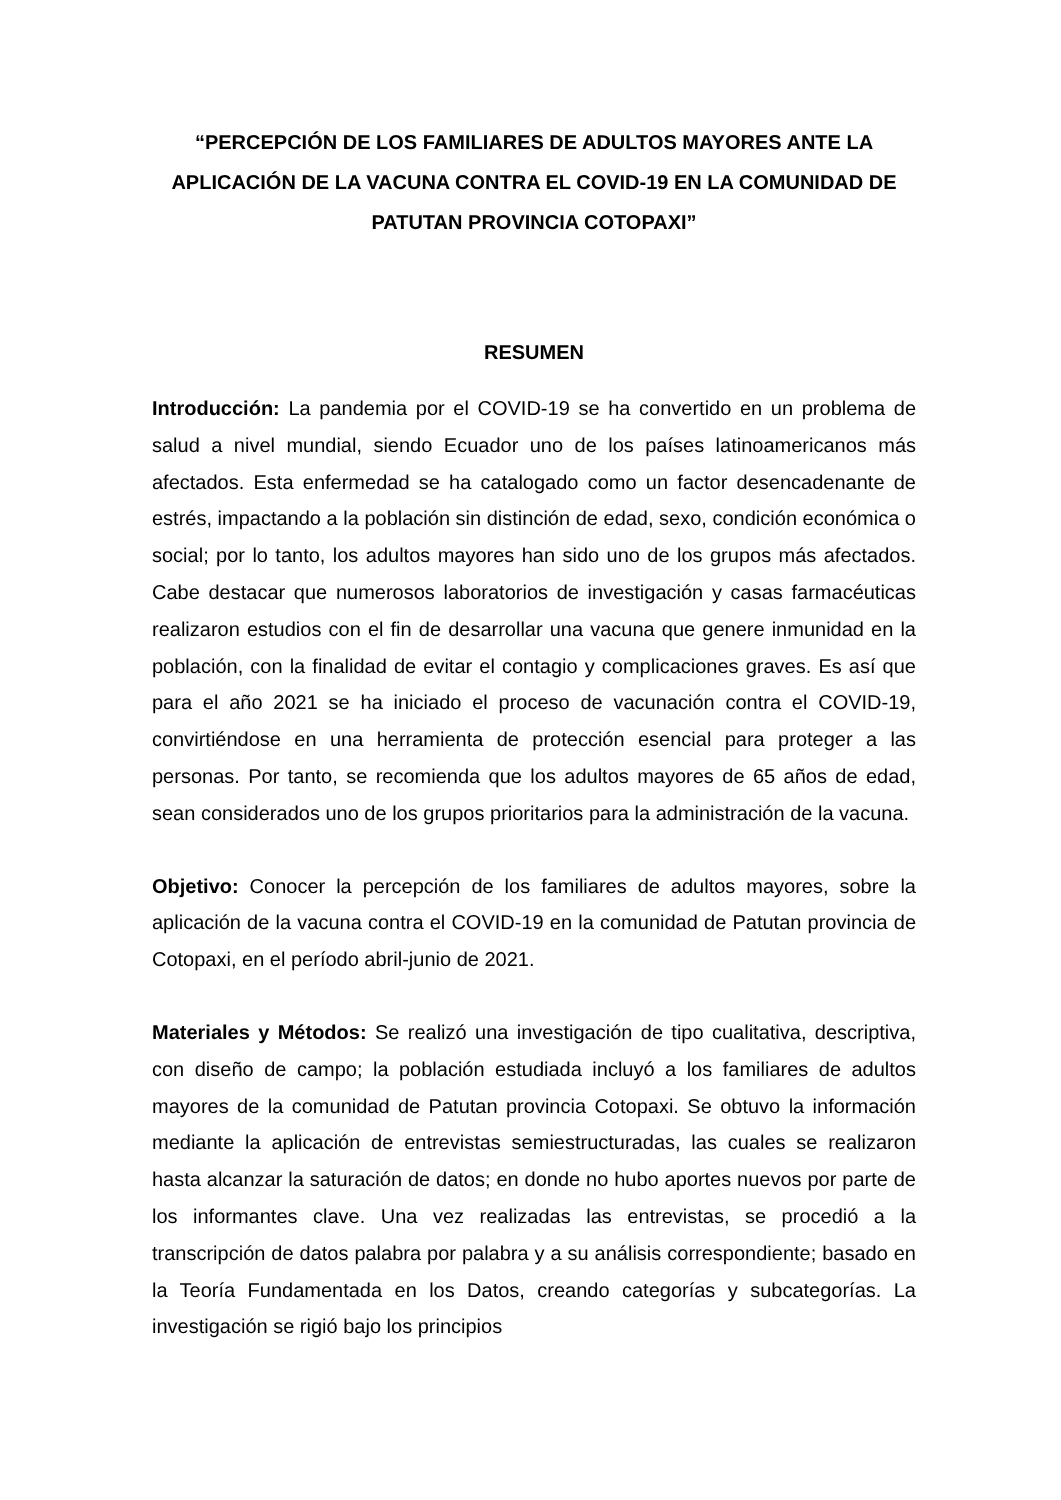“PERCEPCIÓN DE LOS FAMILIARES DE ADULTOS MAYORES ANTE LA APLICACIÓN DE LA VACUNA CONTRA EL COVID-19 EN LA COMUNIDAD DE PATUTAN PROVINCIA COTOPAXI”
RESUMEN
Introducción: La pandemia por el COVID-19 se ha convertido en un problema de salud a nivel mundial, siendo Ecuador uno de los países latinoamericanos más afectados. Esta enfermedad se ha catalogado como un factor desencadenante de estrés, impactando a la población sin distinción de edad, sexo, condición económica o social; por lo tanto, los adultos mayores han sido uno de los grupos más afectados. Cabe destacar que numerosos laboratorios de investigación y casas farmacéuticas realizaron estudios con el fin de desarrollar una vacuna que genere inmunidad en la población, con la finalidad de evitar el contagio y complicaciones graves. Es así que para el año 2021 se ha iniciado el proceso de vacunación contra el COVID-19, convirtiéndose en una herramienta de protección esencial para proteger a las personas. Por tanto, se recomienda que los adultos mayores de 65 años de edad, sean considerados uno de los grupos prioritarios para la administración de la vacuna.
Objetivo: Conocer la percepción de los familiares de adultos mayores, sobre la aplicación de la vacuna contra el COVID-19 en la comunidad de Patutan provincia de Cotopaxi, en el período abril-junio de 2021.
Materiales y Métodos: Se realizó una investigación de tipo cualitativa, descriptiva, con diseño de campo; la población estudiada incluyó a los familiares de adultos mayores de la comunidad de Patutan provincia Cotopaxi. Se obtuvo la información mediante la aplicación de entrevistas semiestructuradas, las cuales se realizaron hasta alcanzar la saturación de datos; en donde no hubo aportes nuevos por parte de los informantes clave. Una vez realizadas las entrevistas, se procedió a la transcripción de datos palabra por palabra y a su análisis correspondiente; basado en la Teoría Fundamentada en los Datos, creando categorías y subcategorías. La investigación se rigió bajo los principios